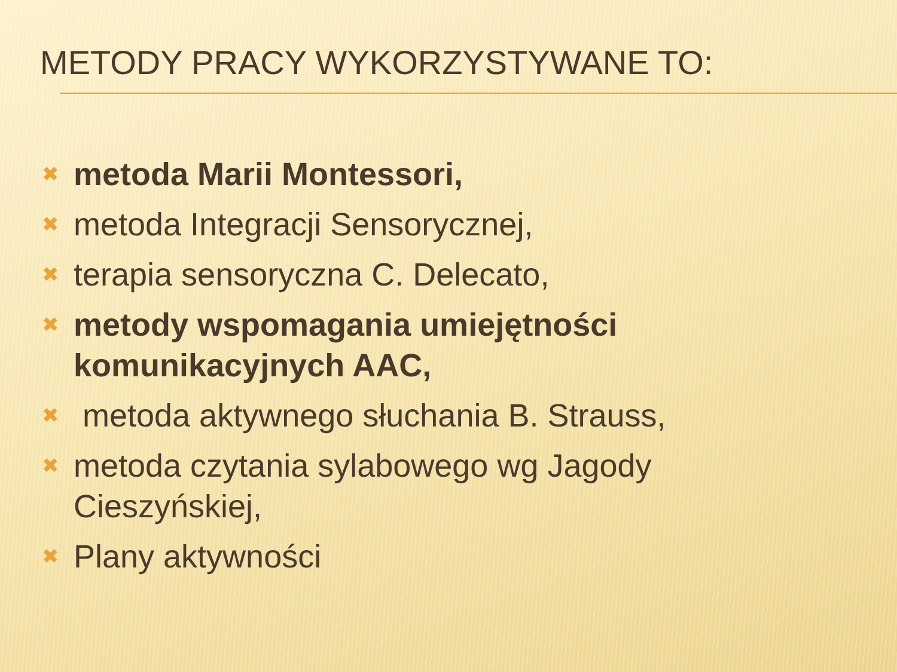METODY PRACY WYKORZYSTYWANE TO:
✖ metoda Marii Montessori,
✖ metoda Integracji Sensorycznej,
✖ terapia sensoryczna C. Delecato,
✖ metody wspomagania umiejętności komunikacyjnych AAC,
✖ metoda aktywnego słuchania B. Strauss,
✖ metoda czytania sylabowego wg Jagody Cieszyńskiej,
✖ Plany aktywności